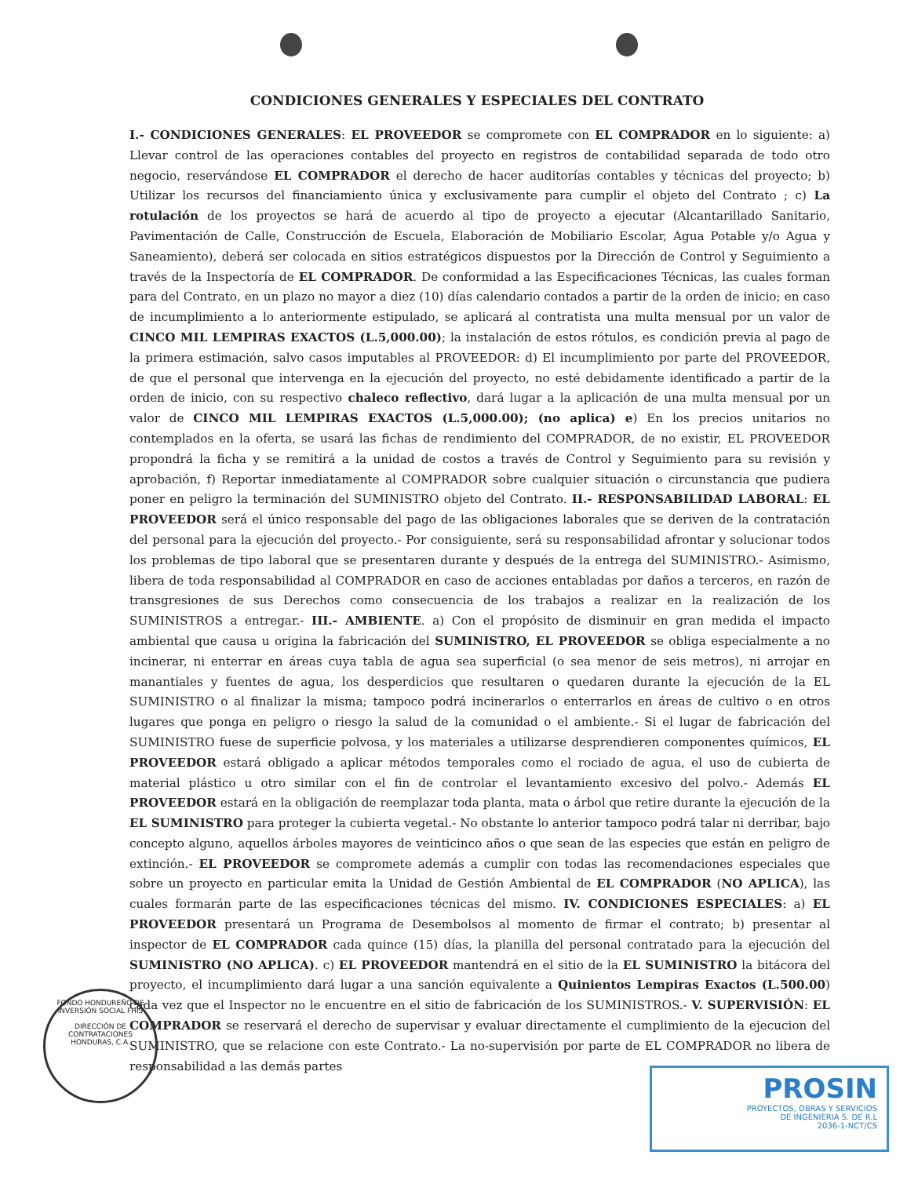CONDICIONES GENERALES Y ESPECIALES DEL CONTRATO
I.- CONDICIONES GENERALES: EL PROVEEDOR se compromete con EL COMPRADOR en lo siguiente: a) Llevar control de las operaciones contables del proyecto en registros de contabilidad separada de todo otro negocio, reservándose EL COMPRADOR el derecho de hacer auditorías contables y técnicas del proyecto; b) Utilizar los recursos del financiamiento única y exclusivamente para cumplir el objeto del Contrato ; c) La rotulación de los proyectos se hará de acuerdo al tipo de proyecto a ejecutar (Alcantarillado Sanitario, Pavimentación de Calle, Construcción de Escuela, Elaboración de Mobiliario Escolar, Agua Potable y/o Agua y Saneamiento), deberá ser colocada en sitios estratégicos dispuestos por la Dirección de Control y Seguimiento a través de la Inspectoría de EL COMPRADOR. De conformidad a las Especificaciones Técnicas, las cuales forman para del Contrato, en un plazo no mayor a diez (10) días calendario contados a partir de la orden de inicio; en caso de incumplimiento a lo anteriormente estipulado, se aplicará al contratista una multa mensual por un valor de CINCO MIL LEMPIRAS EXACTOS (L.5,000.00); la instalación de estos rótulos, es condición previa al pago de la primera estimación, salvo casos imputables al PROVEEDOR: d) El incumplimiento por parte del PROVEEDOR, de que el personal que intervenga en la ejecución del proyecto, no esté debidamente identificado a partir de la orden de inicio, con su respectivo chaleco reflectivo, dará lugar a la aplicación de una multa mensual por un valor de CINCO MIL LEMPIRAS EXACTOS (L.5,000.00); (no aplica) e) En los precios unitarios no contemplados en la oferta, se usará las fichas de rendimiento del COMPRADOR, de no existir, EL PROVEEDOR propondrá la ficha y se remitirá a la unidad de costos a través de Control y Seguimiento para su revisión y aprobación, f) Reportar inmediatamente al COMPRADOR sobre cualquier situación o circunstancia que pudiera poner en peligro la terminación del SUMINISTRO objeto del Contrato. II.- RESPONSABILIDAD LABORAL: EL PROVEEDOR será el único responsable del pago de las obligaciones laborales que se deriven de la contratación del personal para la ejecución del proyecto.- Por consiguiente, será su responsabilidad afrontar y solucionar todos los problemas de tipo laboral que se presentaren durante y después de la entrega del SUMINISTRO.- Asimismo, libera de toda responsabilidad al COMPRADOR en caso de acciones entabladas por daños a terceros, en razón de transgresiones de sus Derechos como consecuencia de los trabajos a realizar en la realización de los SUMINISTROS a entregar.- III.- AMBIENTE. a) Con el propósito de disminuir en gran medida el impacto ambiental que causa u origina la fabricación del SUMINISTRO, EL PROVEEDOR se obliga especialmente a no incinerar, ni enterrar en áreas cuya tabla de agua sea superficial (o sea menor de seis metros), ni arrojar en manantiales y fuentes de agua, los desperdicios que resultaren o quedaren durante la ejecución de la EL SUMINISTRO o al finalizar la misma; tampoco podrá incinerarlos o enterrarlos en áreas de cultivo o en otros lugares que ponga en peligro o riesgo la salud de la comunidad o el ambiente.- Si el lugar de fabricación del SUMINISTRO fuese de superficie polvosa, y los materiales a utilizarse desprendieren componentes químicos, EL PROVEEDOR estará obligado a aplicar métodos temporales como el rociado de agua, el uso de cubierta de material plástico u otro similar con el fin de controlar el levantamiento excesivo del polvo.- Además EL PROVEEDOR estará en la obligación de reemplazar toda planta, mata o árbol que retire durante la ejecución de la EL SUMINISTRO para proteger la cubierta vegetal.- No obstante lo anterior tampoco podrá talar ni derribar, bajo concepto alguno, aquellos árboles mayores de veinticinco años o que sean de las especies que están en peligro de extinción.- EL PROVEEDOR se compromete además a cumplir con todas las recomendaciones especiales que sobre un proyecto en particular emita la Unidad de Gestión Ambiental de EL COMPRADOR (NO APLICA), las cuales formarán parte de las especificaciones técnicas del mismo. IV. CONDICIONES ESPECIALES: a) EL PROVEEDOR presentará un Programa de Desembolsos al momento de firmar el contrato; b) presentar al inspector de EL COMPRADOR cada quince (15) días, la planilla del personal contratado para la ejecución del SUMINISTRO (NO APLICA). c) EL PROVEEDOR mantendrá en el sitio de la EL SUMINISTRO la bitácora del proyecto, el incumplimiento dará lugar a una sanción equivalente a Quinientos Lempiras Exactos (L.500.00) cada vez que el Inspector no le encuentre en el sitio de fabricación de los SUMINISTROS.- V. SUPERVISIÓN: EL COMPRADOR se reservará el derecho de supervisar y evaluar directamente el cumplimiento de la ejecucion del SUMINISTRO, que se relacione con este Contrato.- La no-supervisión por parte de EL COMPRADOR no libera de responsabilidad a las demás partes
FONDO HONDUREÑO DE INVERSIÓN SOCIAL FHIS
DIRECCIÓN DE CONTRATACIONES
HONDURAS, C.A.
PROSIN
PROYECTOS, OBRAS Y SERVICIOS
DE INGENIERIA S. DE R.L
2036-1-NCT/CS